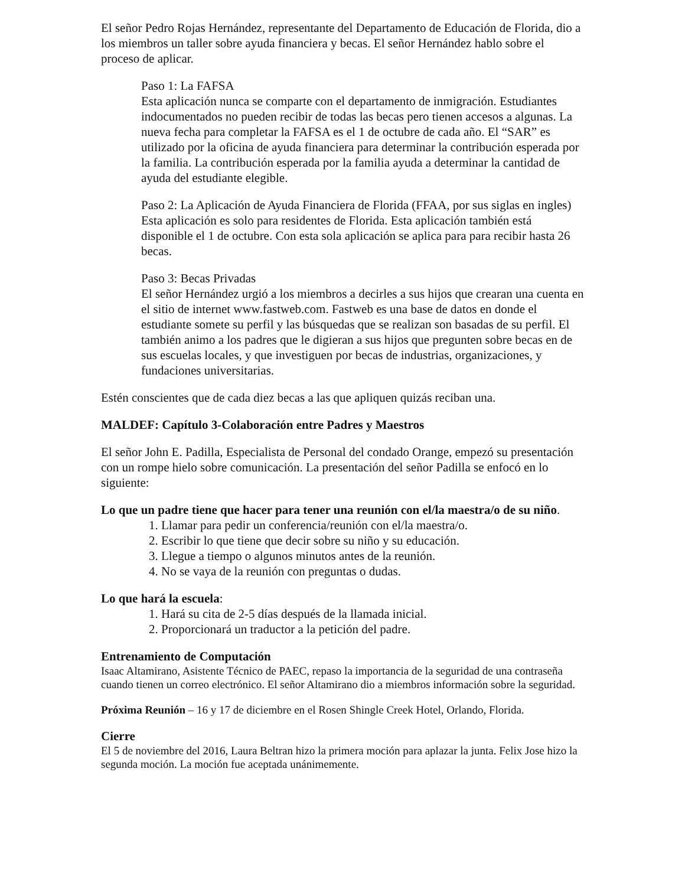El señor Pedro Rojas Hernández, representante del Departamento de Educación de Florida, dio a los miembros un taller sobre ayuda financiera y becas. El señor Hernández hablo sobre el proceso de aplicar.
Paso 1: La FAFSA
Esta aplicación nunca se comparte con el departamento de inmigración. Estudiantes indocumentados no pueden recibir de todas las becas pero tienen accesos a algunas. La nueva fecha para completar la FAFSA es el 1 de octubre de cada año. El “SAR” es utilizado por la oficina de ayuda financiera para determinar la contribución esperada por la familia. La contribución esperada por la familia ayuda a determinar la cantidad de ayuda del estudiante elegible.
Paso 2: La Aplicación de Ayuda Financiera de Florida (FFAA, por sus siglas en ingles)
Esta aplicación es solo para residentes de Florida. Esta aplicación también está disponible el 1 de octubre. Con esta sola aplicación se aplica para para recibir hasta 26 becas.
Paso 3: Becas Privadas
El señor Hernández urgió a los miembros a decirles a sus hijos que crearan una cuenta en el sitio de internet www.fastweb.com. Fastweb es una base de datos en donde el estudiante somete su perfil y las búsquedas que se realizan son basadas de su perfil. El también animo a los padres que le digieran a sus hijos que pregunten sobre becas en de sus escuelas locales, y que investiguen por becas de industrias, organizaciones, y fundaciones universitarias.
Estén conscientes que de cada diez becas a las que apliquen quizás reciban una.
MALDEF: Capítulo 3-Colaboración entre Padres y Maestros
El señor John E. Padilla, Especialista de Personal del condado Orange, empezó su presentación con un rompe hielo sobre comunicación. La presentación del señor Padilla se enfocó en lo siguiente:
Lo que un padre tiene que hacer para tener una reunión con el/la maestra/o de su niño.
1. Llamar para pedir un conferencia/reunión con el/la maestra/o.
2. Escribir lo que tiene que decir sobre su niño y su educación.
3. Llegue a tiempo o algunos minutos antes de la reunión.
4. No se vaya de la reunión con preguntas o dudas.
Lo que hará la escuela:
1. Hará su cita de 2-5 días después de la llamada inicial.
2. Proporcionará un traductor a la petición del padre.
Entrenamiento de Computación
Isaac Altamirano, Asistente Técnico de PAEC, repaso la importancia de la seguridad de una contraseña cuando tienen un correo electrónico. El señor Altamirano dio a miembros información sobre la seguridad.
Próxima Reunión – 16 y 17 de diciembre en el Rosen Shingle Creek Hotel, Orlando, Florida.
Cierre
El 5 de noviembre del 2016, Laura Beltran hizo la primera moción para aplazar la junta. Felix Jose hizo la segunda moción. La moción fue aceptada unánimemente.